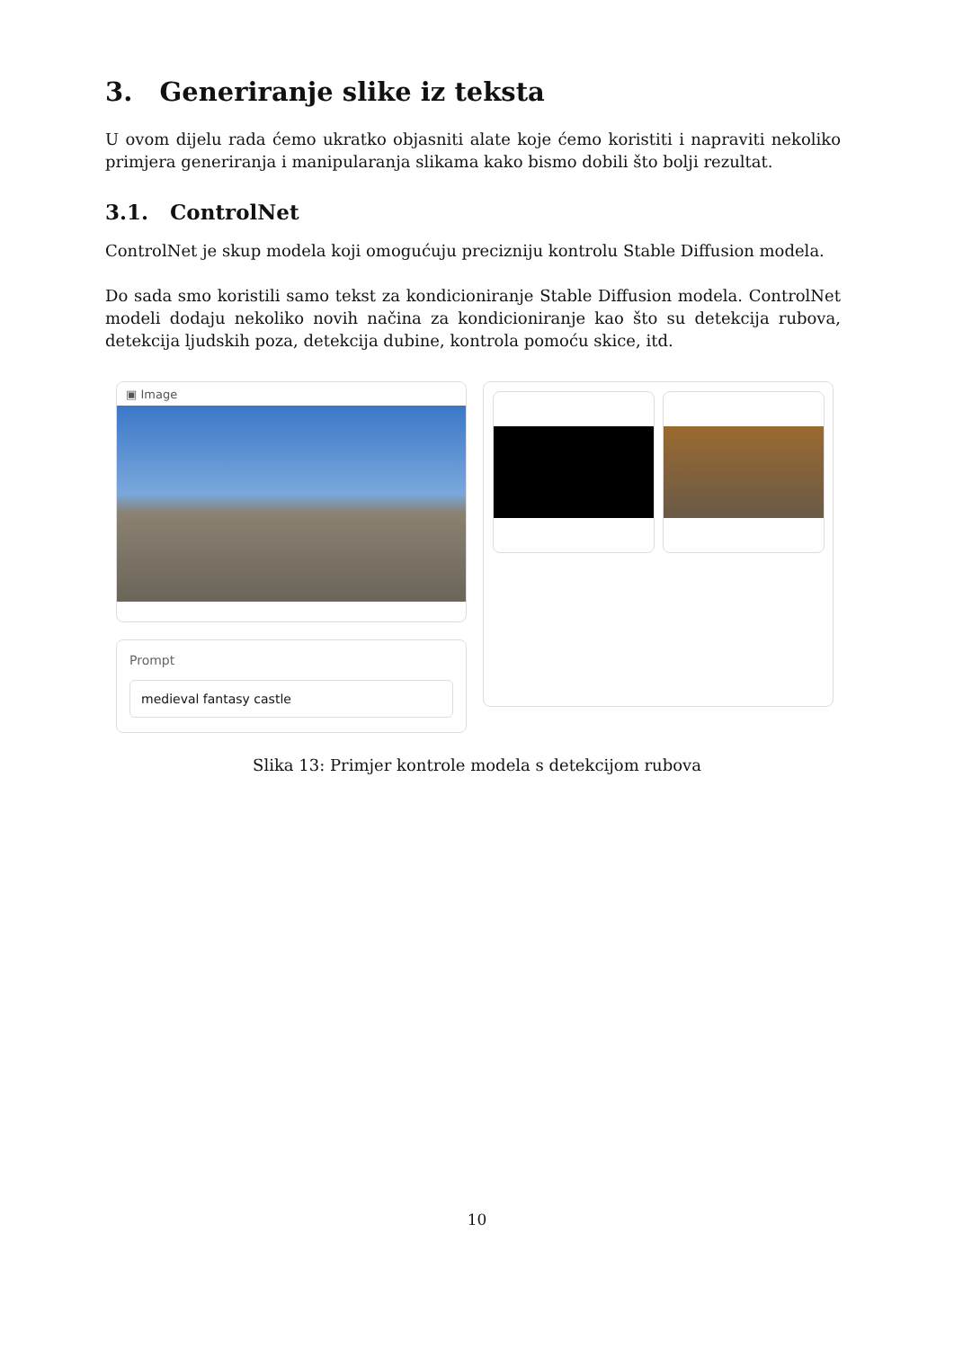3. Generiranje slike iz teksta
U ovom dijelu rada ćemo ukratko objasniti alate koje ćemo koristiti i napraviti nekoliko primjera generiranja i manipularanja slikama kako bismo dobili što bolji rezultat.
3.1. ControlNet
ControlNet je skup modela koji omogućuju precizniju kontrolu Stable Diffusion modela.
Do sada smo koristili samo tekst za kondicioniranje Stable Diffusion modela. ControlNet modeli dodaju nekoliko novih načina za kondicioniranje kao što su detekcija rubova, detekcija ljudskih poza, detekcija dubine, kontrola pomoću skice, itd.
▣ Image
Prompt
medieval fantasy castle
Slika 13: Primjer kontrole modela s detekcijom rubova
10